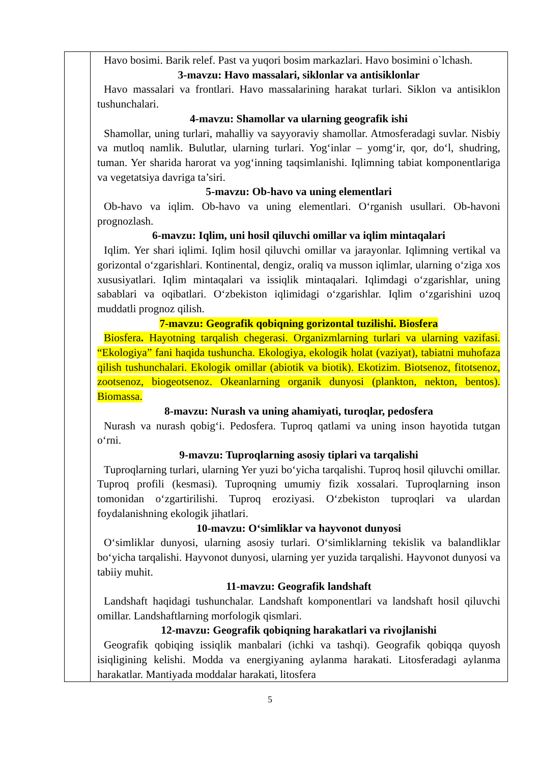| | Havo bosimi. Barik relef. Past va yuqori bosim markazlari. Havo bosimini o`lchash. 3-mavzu: Havo massalari, siklonlar va antisiklonlar Havo massalari va frontlari. Havo massalarining harakat turlari. Siklon va antisiklon tushunchalari. 4-mavzu: Shamollar va ularning geografik ishi Shamollar, uning turlari, mahalliy va sayyoraviy shamollar. Atmosferadagi suvlar. Nisbiy va mutloq namlik. Bulutlar, ularning turlari. Yog‘inlar – yomg‘ir, qor, do‘l, shudring, tuman. Yer sharida harorat va yog‘inning taqsimlanishi. Iqlimning tabiat komponentlariga va vegetatsiya davriga ta’siri. 5-mavzu: Ob-havo va uning elementlari Ob-havo va iqlim. Ob-havo va uning elementlari. O‘rganish usullari. Ob-havoni prognozlash. 6-mavzu: Iqlim, uni hosil qiluvchi omillar va iqlim mintaqalari Iqlim. Yer shari iqlimi. Iqlim hosil qiluvchi omillar va jarayonlar. Iqlimning vertikal va gorizontal o‘zgarishlari. Kontinental, dengiz, oraliq va musson iqlimlar, ularning o‘ziga xos xususiyatlari. Iqlim mintaqalari va issiqlik mintaqalari. Iqlimdagi o‘zgarishlar, uning sabablari va oqibatlari. O‘zbekiston iqlimidagi o‘zgarishlar. Iqlim o‘zgarishini uzoq muddatli prognoz qilish. 7-mavzu: Geografik qobiqning gorizontal tuzilishi. Biosfera Biosfera . Hayotning tarqalish chegerasi. Organizmlarning turlari va ularning vazifasi. “Ekologiya” fani haqida tushuncha. Ekologiya, ekologik holat (vaziyat), tabiatni muhofaza qilish tushunchalari. Ekologik omillar (abiotik va biotik). Ekotizim. Biotsenoz, fitotsenoz, zootsenoz, biogeotsenoz. Okeanlarning organik dunyosi (plankton, nekton, bentos). Biomassa. 8-mavzu: Nurash va uning ahamiyati, turoqlar, pedosfera Nurash va nurash qobig‘i. Pedosfera. Tuproq qatlami va uning inson hayotida tutgan o‘rni. 9-mavzu: Tuproqlarning asosiy tiplari va tarqalishi Tuproqlarning turlari, ularning Yer yuzi bo‘yicha tarqalishi. Tuproq hosil qiluvchi omillar. Tuproq profili (kesmasi). Tuproqning umumiy fizik xossalari. Tuproqlarning inson tomonidan o‘zgartirilishi. Tuproq eroziyasi. O‘zbekiston tuproqlari va ulardan foydalanishning ekologik jihatlari. 10-mavzu: O‘simliklar va hayvonot dunyosi O‘simliklar dunyosi, ularning asosiy turlari. O‘simliklarning tekislik va balandliklar bo‘yicha tarqalishi. Hayvonot dunyosi, ularning yer yuzida tarqalishi. Hayvonot dunyosi va tabiiy muhit. 11-mavzu: Geografik landshaft Landshaft haqidagi tushunchalar. Landshaft komponentlari va landshaft hosil qiluvchi omillar. Landshaftlarning morfologik qismlari. 12-mavzu: Geografik qobiqning harakatlari va rivojlanishi Geografik qobiqing issiqlik manbalari (ichki va tashqi). Geografik qobiqqa quyosh isiqligining kelishi. Modda va energiyaning aylanma harakati. Litosferadagi aylanma harakatlar. Mantiyada moddalar harakati, litosfera |
5